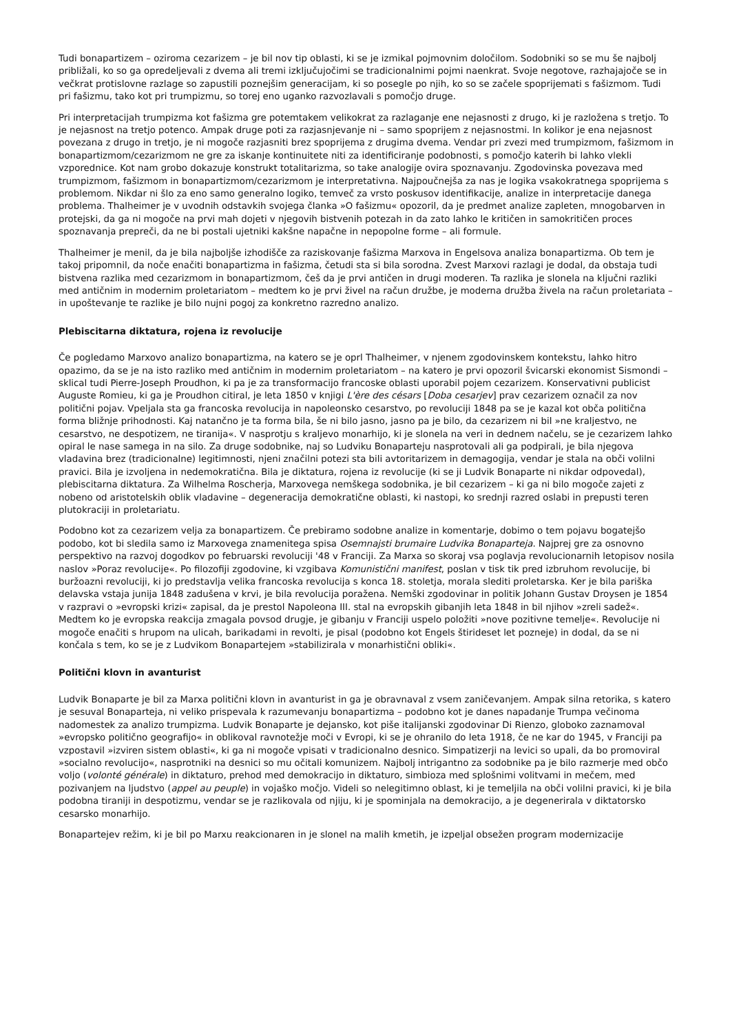Tudi bonapartizem – oziroma cezarizem – je bil nov tip oblasti, ki se je izmikal pojmovnim določilom. Sodobniki so se mu še najbolj približali, ko so ga opredeljevali z dvema ali tremi izključujočimi se tradicionalnimi pojmi naenkrat. Svoje negotove, razhajajoče se in večkrat protislovne razlage so zapustili poznejšim generacijam, ki so posegle po njih, ko so se začele spoprijemati s fašizmom. Tudi pri fašizmu, tako kot pri trumpizmu, so torej eno uganko razvozlavali s pomočjo druge.
Pri interpretacijah trumpizma kot fašizma gre potemtakem velikokrat za razlaganje ene nejasnosti z drugo, ki je razložena s tretjo. To je nejasnost na tretjo potenco. Ampak druge poti za razjasnjevanje ni – samo spoprijem z nejasnostmi. In kolikor je ena nejasnost povezana z drugo in tretjo, je ni mogoče razjasniti brez spoprijema z drugima dvema. Vendar pri zvezi med trumpizmom, fašizmom in bonapartizmom/cezarizmom ne gre za iskanje kontinuitete niti za identificiranje podobnosti, s pomočjo katerih bi lahko vlekli vzporednice. Kot nam grobo dokazuje konstrukt totalitarizma, so take analogije ovira spoznavanju. Zgodovinska povezava med trumpizmom, fašizmom in bonapartizmom/cezarizmom je interpretativna. Najpoučnejša za nas je logika vsakokratnega spoprijema s problemom. Nikdar ni šlo za eno samo generalno logiko, temveč za vrsto poskusov identifikacije, analize in interpretacije danega problema. Thalheimer je v uvodnih odstavkih svojega članka »O fašizmu« opozoril, da je predmet analize zapleten, mnogobarven in protejski, da ga ni mogoče na prvi mah dojeti v njegovih bistvenih potezah in da zato lahko le kritičen in samokritičen proces spoznavanja prepreči, da ne bi postali ujetniki kakšne napačne in nepopolne forme – ali formule.
Thalheimer je menil, da je bila najboljše izhodišče za raziskovanje fašizma Marxova in Engelsova analiza bonapartizma. Ob tem je takoj pripomnil, da noče enačiti bonapartizma in fašizma, četudi sta si bila sorodna. Zvest Marxovi razlagi je dodal, da obstaja tudi bistvena razlika med cezarizmom in bonapartizmom, češ da je prvi antičen in drugi moderen. Ta razlika je slonela na ključni razliki med antičnim in modernim proletariatom – medtem ko je prvi živel na račun družbe, je moderna družba živela na račun proletariata – in upoštevanje te razlike je bilo nujni pogoj za konkretno razredno analizo.
Plebiscitarna diktatura, rojena iz revolucije
Če pogledamo Marxovo analizo bonapartizma, na katero se je oprl Thalheimer, v njenem zgodovinskem kontekstu, lahko hitro opazimo, da se je na isto razliko med antičnim in modernim proletariatom – na katero je prvi opozoril švicarski ekonomist Sismondi – sklical tudi Pierre-Joseph Proudhon, ki pa je za transformacijo francoske oblasti uporabil pojem cezarizem. Konservativni publicist Auguste Romieu, ki ga je Proudhon citiral, je leta 1850 v knjigi L'ère des césars [Doba cesarjev] prav cezarizem označil za nov politični pojav. Vpeljala sta ga francoska revolucija in napoleonsko cesarstvo, po revoluciji 1848 pa se je kazal kot obča politična forma bližnje prihodnosti. Kaj natančno je ta forma bila, še ni bilo jasno, jasno pa je bilo, da cezarizem ni bil »ne kraljestvo, ne cesarstvo, ne despotizem, ne tiranija«. V nasprotju s kraljevo monarhijo, ki je slonela na veri in dednem načelu, se je cezarizem lahko opiral le nase samega in na silo. Za druge sodobnike, naj so Ludviku Bonaparteju nasprotovali ali ga podpirali, je bila njegova vladavina brez (tradicionalne) legitimnosti, njeni značilni potezi sta bili avtoritarizem in demagogija, vendar je stala na obči volilni pravici. Bila je izvoljena in nedemokratična. Bila je diktatura, rojena iz revolucije (ki se ji Ludvik Bonaparte ni nikdar odpovedal), plebiscitarna diktatura. Za Wilhelma Roscherja, Marxovega nemškega sodobnika, je bil cezarizem – ki ga ni bilo mogoče zajeti z nobeno od aristotelskih oblik vladavine – degeneracija demokratične oblasti, ki nastopi, ko srednji razred oslabi in prepusti teren plutokraciji in proletariatu.
Podobno kot za cezarizem velja za bonapartizem. Če prebiramo sodobne analize in komentarje, dobimo o tem pojavu bogatejšo podobo, kot bi sledila samo iz Marxovega znamenitega spisa Osemnajsti brumaire Ludvika Bonaparteja. Najprej gre za osnovno perspektivo na razvoj dogodkov po februarski revoluciji '48 v Franciji. Za Marxa so skoraj vsa poglavja revolucionarnih letopisov nosila naslov »Poraz revolucije«. Po filozofiji zgodovine, ki vzgibava Komunistični manifest, poslan v tisk tik pred izbruhom revolucije, bi buržoazni revoluciji, ki jo predstavlja velika francoska revolucija s konca 18. stoletja, morala slediti proletarska. Ker je bila pariška delavska vstaja junija 1848 zadušena v krvi, je bila revolucija poražena. Nemški zgodovinar in politik Johann Gustav Droysen je 1854 v razpravi o »evropski krizi« zapisal, da je prestol Napoleona III. stal na evropskih gibanjih leta 1848 in bil njihov »zreli sadež«. Medtem ko je evropska reakcija zmagala povsod drugje, je gibanju v Franciji uspelo položiti »nove pozitivne temelje«. Revolucije ni mogoče enačiti s hrupom na ulicah, barikadami in revolti, je pisal (podobno kot Engels štirideset let pozneje) in dodal, da se ni končala s tem, ko se je z Ludvikom Bonapartejem »stabilizirala v monarhistični obliki«.
Politični klovn in avanturist
Ludvik Bonaparte je bil za Marxa politični klovn in avanturist in ga je obravnaval z vsem zaničevanjem. Ampak silna retorika, s katero je sesuval Bonaparteja, ni veliko prispevala k razumevanju bonapartizma – podobno kot je danes napadanje Trumpa večinoma nadomestek za analizo trumpizma. Ludvik Bonaparte je dejansko, kot piše italijanski zgodovinar Di Rienzo, globoko zaznamoval »evropsko politično geografijo« in oblikoval ravnotežje moči v Evropi, ki se je ohranilo do leta 1918, če ne kar do 1945, v Franciji pa vzpostavil »izviren sistem oblasti«, ki ga ni mogoče vpisati v tradicionalno desnico. Simpatizerji na levici so upali, da bo promoviral »socialno revolucijo«, nasprotniki na desnici so mu očitali komunizem. Najbolj intrigantno za sodobnike pa je bilo razmerje med občo voljo (volonté générale) in diktaturo, prehod med demokracijo in diktaturo, simbioza med splošnimi volitvami in mečem, med pozivanjem na ljudstvo (appel au peuple) in vojaško močjo. Videli so nelegitimno oblast, ki je temeljila na obči volilni pravici, ki je bila podobna tiraniji in despotizmu, vendar se je razlikovala od njiju, ki je spominjala na demokracijo, a je degenerirala v diktatorsko cesarsko monarhijo.
Bonapartejev režim, ki je bil po Marxu reakcionaren in je slonel na malih kmetih, je izpeljal obsežen program modernizacije